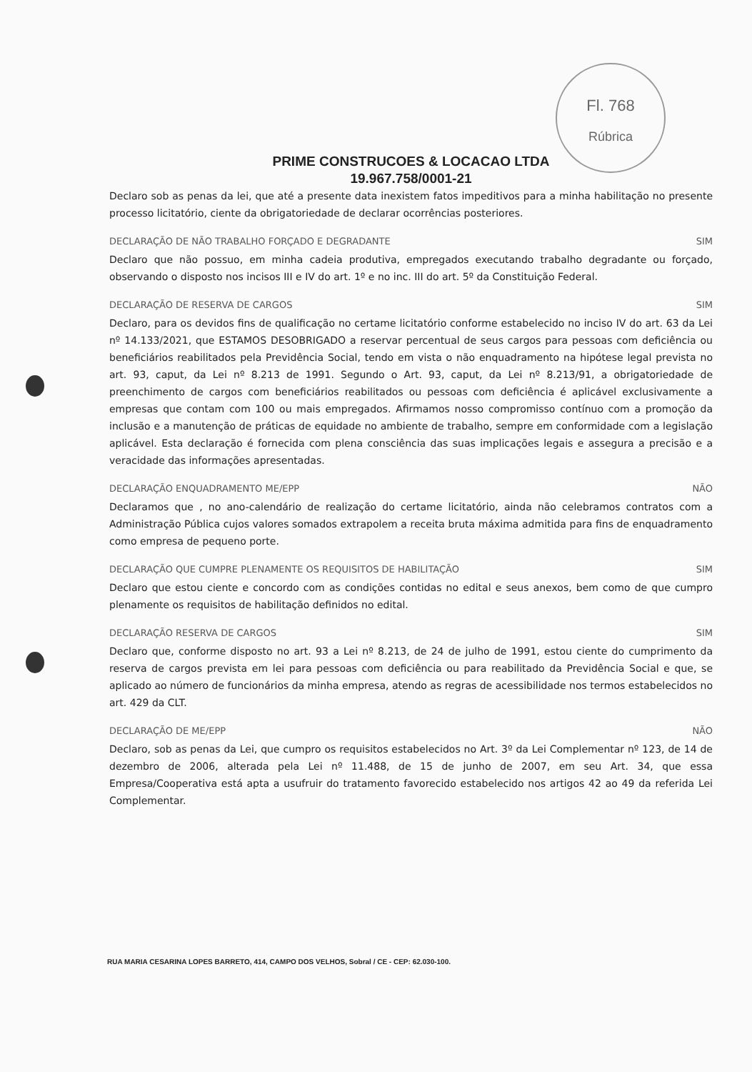Fl. 768
Rúbrica
PRIME CONSTRUCOES & LOCACAO LTDA
19.967.758/0001-21
Declaro sob as penas da lei, que até a presente data inexistem fatos impeditivos para a minha habilitação no presente processo licitatório, ciente da obrigatoriedade de declarar ocorrências posteriores.
DECLARAÇÃO DE NÃO TRABALHO FORÇADO E DEGRADANTE SIM
Declaro que não possuo, em minha cadeia produtiva, empregados executando trabalho degradante ou forçado, observando o disposto nos incisos III e IV do art. 1º e no inc. III do art. 5º da Constituição Federal.
DECLARAÇÃO DE RESERVA DE CARGOS SIM
Declaro, para os devidos fins de qualificação no certame licitatório conforme estabelecido no inciso IV do art. 63 da Lei nº 14.133/2021, que ESTAMOS DESOBRIGADO a reservar percentual de seus cargos para pessoas com deficiência ou beneficiários reabilitados pela Previdência Social, tendo em vista o não enquadramento na hipótese legal prevista no art. 93, caput, da Lei nº 8.213 de 1991. Segundo o Art. 93, caput, da Lei nº 8.213/91, a obrigatoriedade de preenchimento de cargos com beneficiários reabilitados ou pessoas com deficiência é aplicável exclusivamente a empresas que contam com 100 ou mais empregados. Afirmamos nosso compromisso contínuo com a promoção da inclusão e a manutenção de práticas de equidade no ambiente de trabalho, sempre em conformidade com a legislação aplicável. Esta declaração é fornecida com plena consciência das suas implicações legais e assegura a precisão e a veracidade das informações apresentadas.
DECLARAÇÃO ENQUADRAMENTO ME/EPP NÃO
Declaramos que , no ano-calendário de realização do certame licitatório, ainda não celebramos contratos com a Administração Pública cujos valores somados extrapolem a receita bruta máxima admitida para fins de enquadramento como empresa de pequeno porte.
DECLARAÇÃO QUE CUMPRE PLENAMENTE OS REQUISITOS DE HABILITAÇÃO SIM
Declaro que estou ciente e concordo com as condições contidas no edital e seus anexos, bem como de que cumpro plenamente os requisitos de habilitação definidos no edital.
DECLARAÇÃO RESERVA DE CARGOS SIM
Declaro que, conforme disposto no art. 93 a Lei nº 8.213, de 24 de julho de 1991, estou ciente do cumprimento da reserva de cargos prevista em lei para pessoas com deficiência ou para reabilitado da Previdência Social e que, se aplicado ao número de funcionários da minha empresa, atendo as regras de acessibilidade nos termos estabelecidos no art. 429 da CLT.
DECLARAÇÃO DE ME/EPP NÃO
Declaro, sob as penas da Lei, que cumpro os requisitos estabelecidos no Art. 3º da Lei Complementar nº 123, de 14 de dezembro de 2006, alterada pela Lei nº 11.488, de 15 de junho de 2007, em seu Art. 34, que essa Empresa/Cooperativa está apta a usufruir do tratamento favorecido estabelecido nos artigos 42 ao 49 da referida Lei Complementar.
RUA MARIA CESARINA LOPES BARRETO, 414, CAMPO DOS VELHOS, Sobral / CE - CEP: 62.030-100.